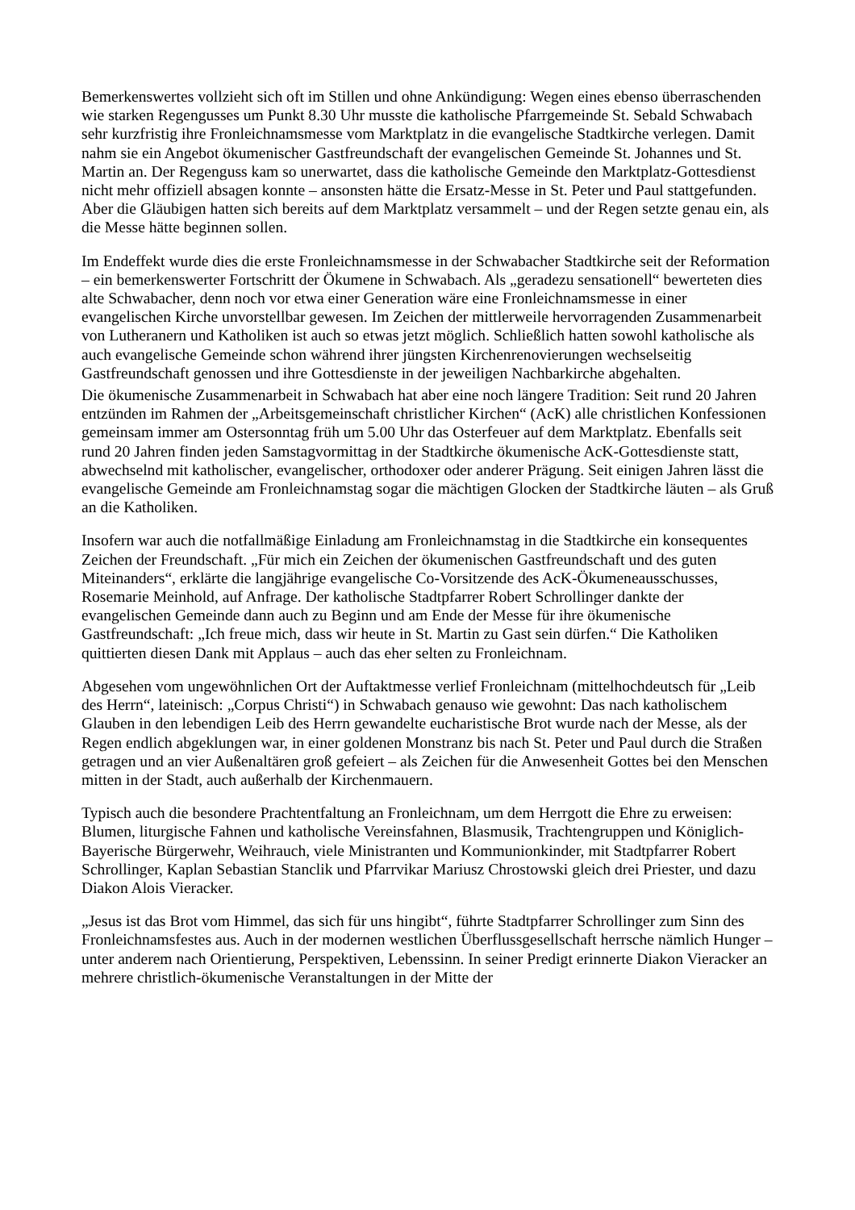Bemerkenswertes vollzieht sich oft im Stillen und ohne Ankündigung: Wegen eines ebenso überraschenden wie starken Regengusses um Punkt 8.30 Uhr musste die katholische Pfarrgemeinde St. Sebald Schwabach sehr kurzfristig ihre Fronleichnamsmesse vom Marktplatz in die evangelische Stadtkirche verlegen. Damit nahm sie ein Angebot ökumenischer Gastfreundschaft der evangelischen Gemeinde St. Johannes und St. Martin an. Der Regenguss kam so unerwartet, dass die katholische Gemeinde den Marktplatz-Gottesdienst nicht mehr offiziell absagen konnte – ansonsten hätte die Ersatz-Messe in St. Peter und Paul stattgefunden. Aber die Gläubigen hatten sich bereits auf dem Marktplatz versammelt – und der Regen setzte genau ein, als die Messe hätte beginnen sollen.
Im Endeffekt wurde dies die erste Fronleichnamsmesse in der Schwabacher Stadtkirche seit der Reformation – ein bemerkenswerter Fortschritt der Ökumene in Schwabach. Als „geradezu sensationell“ bewerteten dies alte Schwabacher, denn noch vor etwa einer Generation wäre eine Fronleichnamsmesse in einer evangelischen Kirche unvorstellbar gewesen. Im Zeichen der mittlerweile hervorragenden Zusammenarbeit von Lutheranern und Katholiken ist auch so etwas jetzt möglich. Schließlich hatten sowohl katholische als auch evangelische Gemeinde schon während ihrer jüngsten Kirchenrenovierungen wechselseitig Gastfreundschaft genossen und ihre Gottesdienste in der jeweiligen Nachbarkirche abgehalten.
Die ökumenische Zusammenarbeit in Schwabach hat aber eine noch längere Tradition: Seit rund 20 Jahren entzünden im Rahmen der „Arbeitsgemeinschaft christlicher Kirchen“ (AcK) alle christlichen Konfessionen gemeinsam immer am Ostersonntag früh um 5.00 Uhr das Osterfeuer auf dem Marktplatz. Ebenfalls seit rund 20 Jahren finden jeden Samstagvormittag in der Stadtkirche ökumenische AcK-Gottesdienste statt, abwechselnd mit katholischer, evangelischer, orthodoxer oder anderer Prägung. Seit einigen Jahren lässt die evangelische Gemeinde am Fronleichnamstag sogar die mächtigen Glocken der Stadtkirche läuten – als Gruß an die Katholiken.
Insofern war auch die notfallmäßige Einladung am Fronleichnamstag in die Stadtkirche ein konsequentes Zeichen der Freundschaft. „Für mich ein Zeichen der ökumenischen Gastfreundschaft und des guten Miteinanders“, erklärte die langjährige evangelische Co-Vorsitzende des AcK-Ökumeneausschusses, Rosemarie Meinhold, auf Anfrage. Der katholische Stadtpfarrer Robert Schrollinger dankte der evangelischen Gemeinde dann auch zu Beginn und am Ende der Messe für ihre ökumenische Gastfreundschaft: „Ich freue mich, dass wir heute in St. Martin zu Gast sein dürfen.“ Die Katholiken quittierten diesen Dank mit Applaus – auch das eher selten zu Fronleichnam.
Abgesehen vom ungewöhnlichen Ort der Auftaktmesse verlief Fronleichnam (mittelhochdeutsch für „Leib des Herrn“, lateinisch: „Corpus Christi“) in Schwabach genauso wie gewohnt: Das nach katholischem Glauben in den lebendigen Leib des Herrn gewandelte eucharistische Brot wurde nach der Messe, als der Regen endlich abgeklungen war, in einer goldenen Monstranz bis nach St. Peter und Paul durch die Straßen getragen und an vier Außenaltären groß gefeiert – als Zeichen für die Anwesenheit Gottes bei den Menschen mitten in der Stadt, auch außerhalb der Kirchenmauern.
Typisch auch die besondere Prachtentfaltung an Fronleichnam, um dem Herrgott die Ehre zu erweisen: Blumen, liturgische Fahnen und katholische Vereinsfahnen, Blasmusik, Trachtengruppen und Königlich-Bayerische Bürgerwehr, Weihrauch, viele Ministranten und Kommunionkinder, mit Stadtpfarrer Robert Schrollinger, Kaplan Sebastian Stanclik und Pfarrvikar Mariusz Chrostowski gleich drei Priester, und dazu Diakon Alois Vieracker.
„Jesus ist das Brot vom Himmel, das sich für uns hingibt“, führte Stadtpfarrer Schrollinger zum Sinn des Fronleichnamsfestes aus. Auch in der modernen westlichen Überflussgesellschaft herrsche nämlich Hunger – unter anderem nach Orientierung, Perspektiven, Lebenssinn. In seiner Predigt erinnerte Diakon Vieracker an mehrere christlich-ökumenische Veranstaltungen in der Mitte der